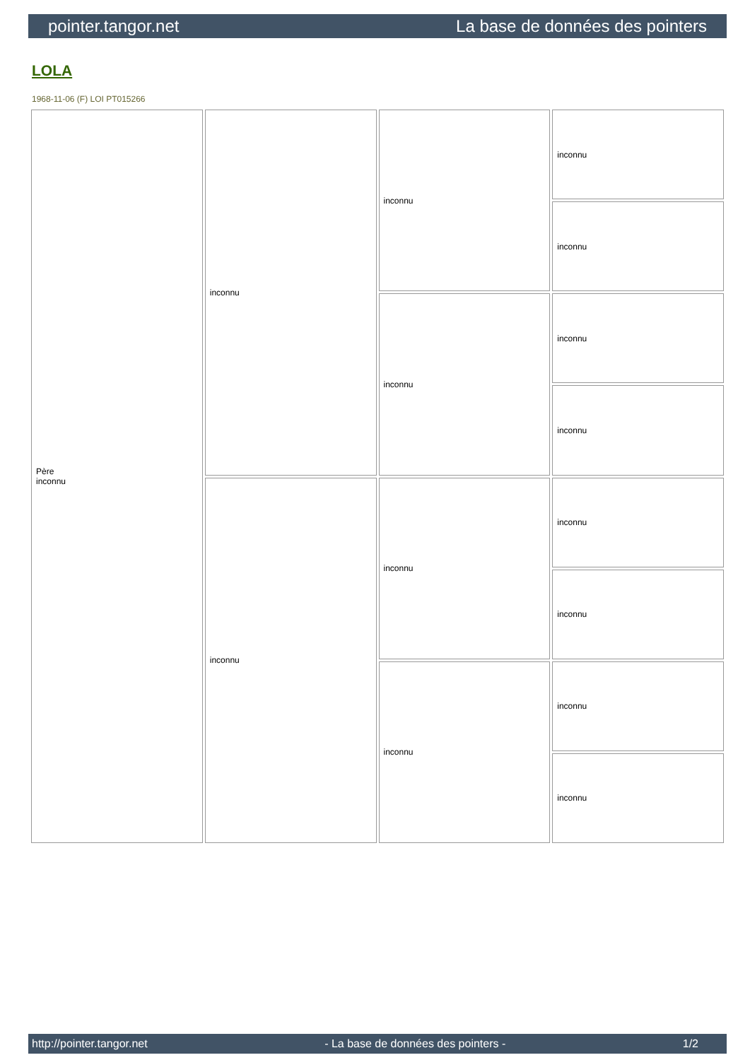pointer.tangor.net La base de données des pointers
LOLA
1968-11-06 (F) LOI PT015266
| Père inconnu | inconnu | inconnu | inconnu |
| | | | inconnu |
| | | inconnu | inconnu |
| | | | inconnu |
| | inconnu | inconnu | inconnu |
| | | | inconnu |
| | | inconnu | inconnu |
| | | | inconnu |
http://pointer.tangor.net - La base de données des pointers - 1/2